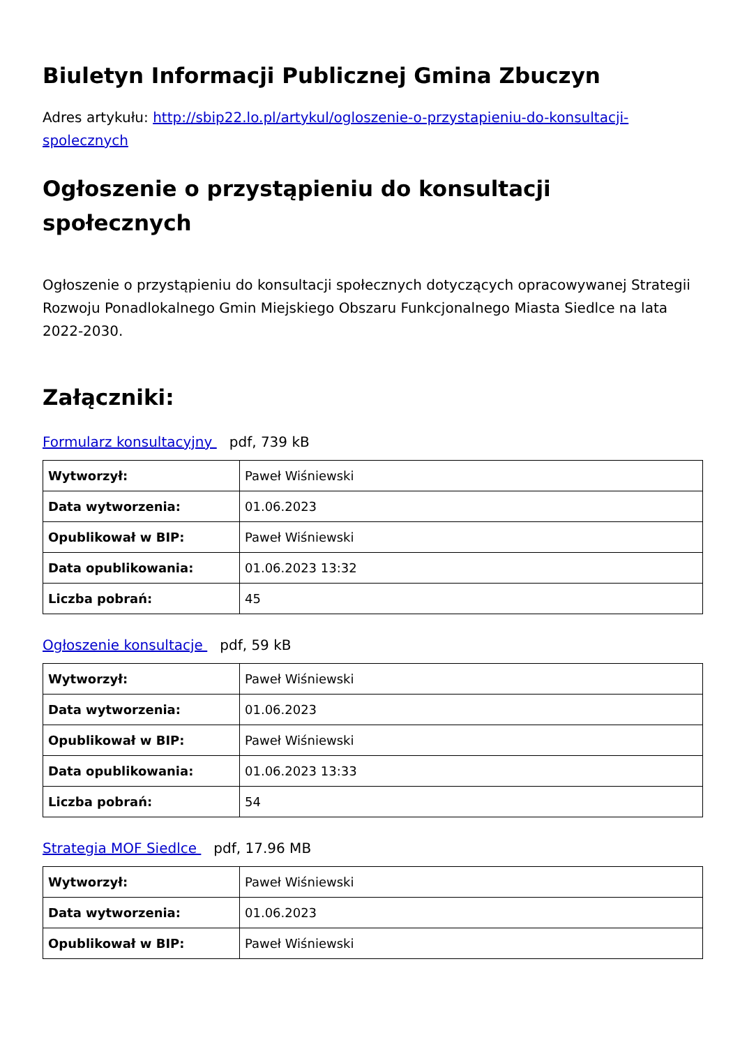Biuletyn Informacji Publicznej Gmina Zbuczyn
Adres artykułu: http://sbip22.lo.pl/artykul/ogloszenie-o-przystapieniu-do-konsultacji-spolecznych
Ogłoszenie o przystąpieniu do konsultacji społecznych
Ogłoszenie o przystąpieniu do konsultacji społecznych dotyczących opracowywanej Strategii Rozwoju Ponadlokalnego Gmin Miejskiego Obszaru Funkcjonalnego Miasta Siedlce na lata 2022-2030.
Załączniki:
Formularz konsultacyjny pdf, 739 kB
| Wytworzył: | Paweł Wiśniewski |
| Data wytworzenia: | 01.06.2023 |
| Opublikował w BIP: | Paweł Wiśniewski |
| Data opublikowania: | 01.06.2023 13:32 |
| Liczba pobrań: | 45 |
Ogłoszenie konsultacje pdf, 59 kB
| Wytworzył: | Paweł Wiśniewski |
| Data wytworzenia: | 01.06.2023 |
| Opublikował w BIP: | Paweł Wiśniewski |
| Data opublikowania: | 01.06.2023 13:33 |
| Liczba pobrań: | 54 |
Strategia MOF Siedlce pdf, 17.96 MB
| Wytworzył: | Paweł Wiśniewski |
| Data wytworzenia: | 01.06.2023 |
| Opublikował w BIP: | Paweł Wiśniewski |